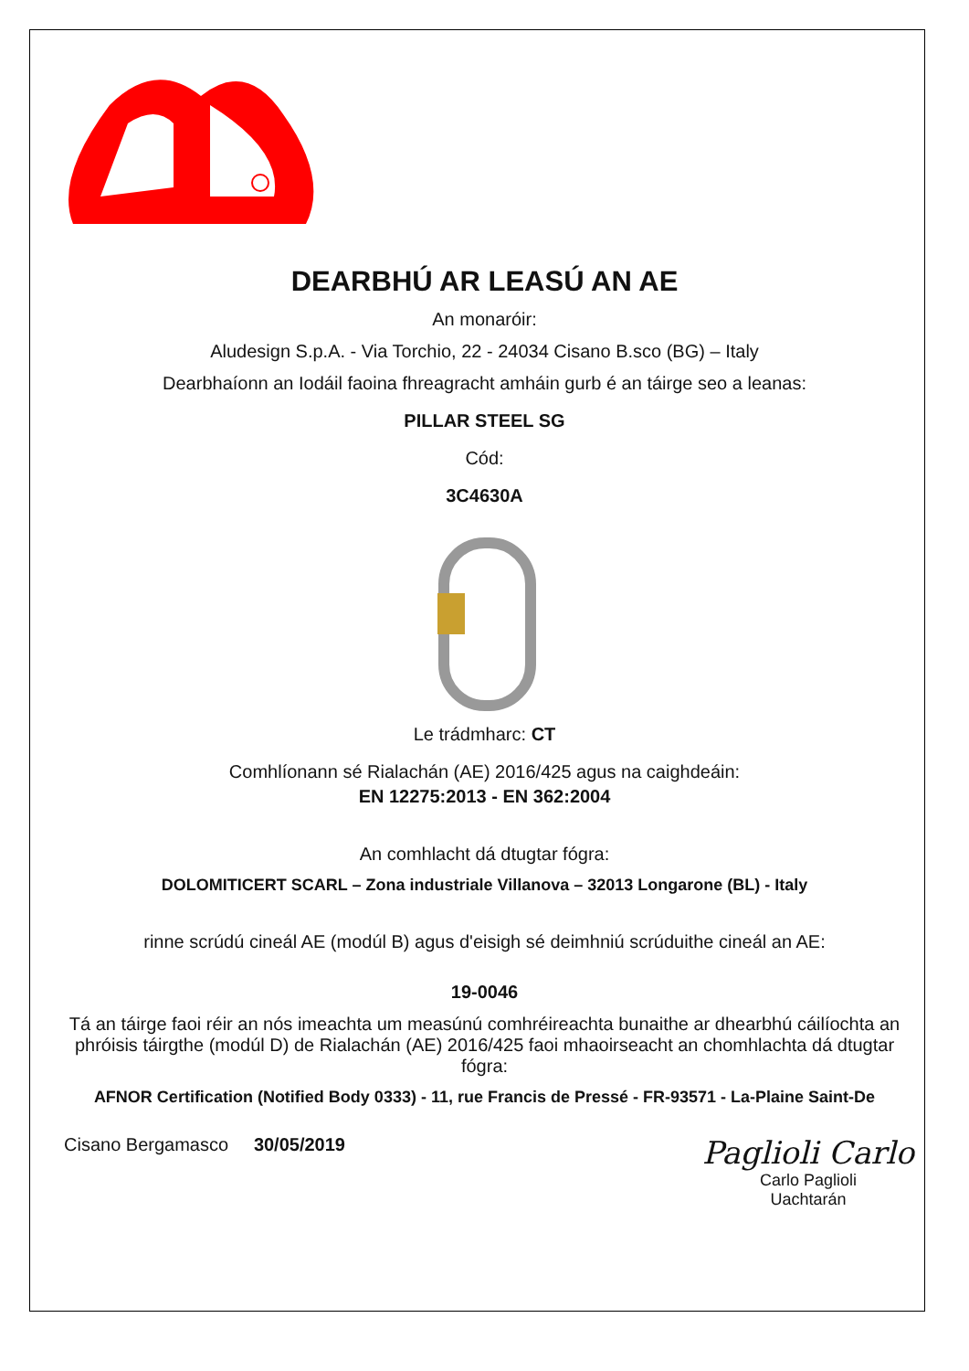DEARBHÚ AR LEASÚ AN AE
An monaróir:
Aludesign S.p.A. - Via Torchio, 22 - 24034 Cisano B.sco (BG) – Italy
Dearbhaíonn an Iodáil faoina fhreagracht amháin gurb é an táirge seo a leanas:
PILLAR STEEL SG
Cód:
3C4630A
Le trádmharc: CT
Comhlíonann sé Rialachán (AE) 2016/425 agus na caighdeáin:
EN 12275:2013 - EN 362:2004
An comhlacht dá dtugtar fógra:
DOLOMITICERT SCARL – Zona industriale Villanova – 32013 Longarone (BL) - Italy
rinne scrúdú cineál AE (modúl B) agus d'eisigh sé deimhniú scrúduithe cineál an AE:
19-0046
Tá an táirge faoi réir an nós imeachta um measúnú comhréireachta bunaithe ar dhearbhú cáilíochta an phróisis táirgthe (modúl D) de Rialachán (AE) 2016/425 faoi mhaoirseacht an chomhlachta dá dtugtar fógra:
AFNOR Certification (Notified Body 0333) - 11, rue Francis de Pressé - FR-93571 - La-Plaine Saint-De
Cisano Bergamasco 30/05/2019
Paglioli Carlo
Carlo Paglioli
Uachtarán